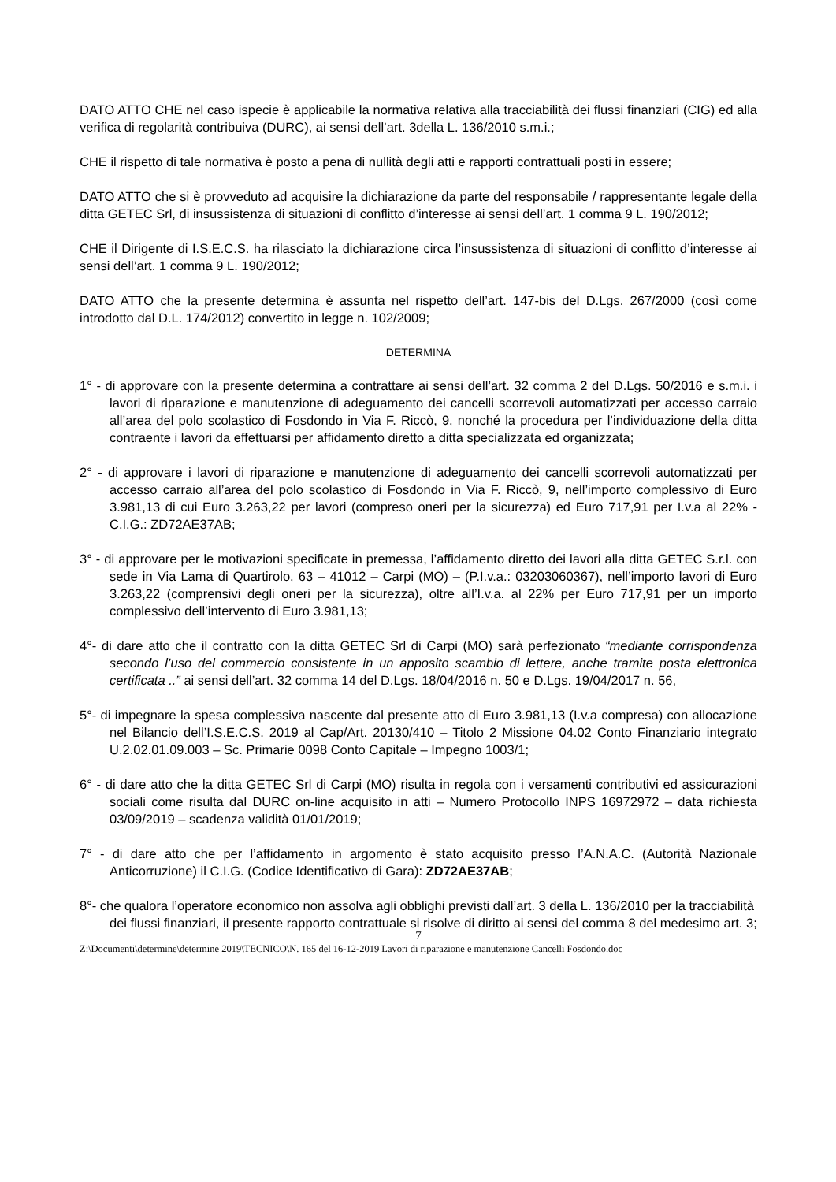DATO ATTO CHE nel caso ispecie è applicabile la normativa relativa alla tracciabilità dei flussi finanziari (CIG) ed alla verifica di regolarità contribuiva (DURC), ai sensi dell’art. 3della L. 136/2010 s.m.i.;
CHE il rispetto di tale normativa è posto a pena di nullità degli atti e rapporti contrattuali posti in essere;
DATO ATTO che si è provveduto ad acquisire la dichiarazione da parte del responsabile / rappresentante legale della ditta GETEC Srl, di insussistenza di situazioni di conflitto d’interesse ai sensi dell’art. 1 comma 9 L. 190/2012;
CHE il Dirigente di I.S.E.C.S. ha rilasciato la dichiarazione circa l’insussistenza di situazioni di conflitto d’interesse ai sensi dell’art. 1 comma 9 L. 190/2012;
DATO ATTO che la presente determina è assunta nel rispetto dell’art. 147-bis del D.Lgs. 267/2000 (così come introdotto dal D.L. 174/2012) convertito in legge n. 102/2009;
DETERMINA
1° - di approvare con la presente determina a contrattare ai sensi dell’art. 32 comma 2 del D.Lgs. 50/2016 e s.m.i. i lavori di riparazione e manutenzione di adeguamento dei cancelli scorrevoli automatizzati per accesso carraio all’area del polo scolastico di Fosdondo in Via F. Riccò, 9, nonché la procedura per l’individuazione della ditta contraente i lavori da effettuarsi per affidamento diretto a ditta specializzata ed organizzata;
2° - di approvare i lavori di riparazione e manutenzione di adeguamento dei cancelli scorrevoli automatizzati per accesso carraio all’area del polo scolastico di Fosdondo in Via F. Riccò, 9, nell’importo complessivo di Euro 3.981,13 di cui Euro 3.263,22 per lavori (compreso oneri per la sicurezza) ed Euro 717,91 per I.v.a al 22% - C.I.G.: ZD72AE37AB;
3° - di approvare per le motivazioni specificate in premessa, l’affidamento diretto dei lavori alla ditta GETEC S.r.l. con sede in Via Lama di Quartirolo, 63 – 41012 – Carpi (MO) – (P.I.v.a.: 03203060367), nell’importo lavori di Euro 3.263,22 (comprensivi degli oneri per la sicurezza), oltre all’I.v.a. al 22% per Euro 717,91 per un importo complessivo dell’intervento di Euro 3.981,13;
4°- di dare atto che il contratto con la ditta GETEC Srl di Carpi (MO) sarà perfezionato “mediante corrispondenza secondo l’uso del commercio consistente in un apposito scambio di lettere, anche tramite posta elettronica certificata ..” ai sensi dell’art. 32 comma 14 del D.Lgs. 18/04/2016 n. 50 e D.Lgs. 19/04/2017 n. 56,
5°- di impegnare la spesa complessiva nascente dal presente atto di Euro 3.981,13 (I.v.a compresa) con allocazione nel Bilancio dell’I.S.E.C.S. 2019 al Cap/Art. 20130/410 – Titolo 2 Missione 04.02 Conto Finanziario integrato U.2.02.01.09.003 – Sc. Primarie 0098 Conto Capitale – Impegno 1003/1;
6° - di dare atto che la ditta GETEC Srl di Carpi (MO) risulta in regola con i versamenti contributivi ed assicurazioni sociali come risulta dal DURC on-line acquisito in atti – Numero Protocollo INPS 16972972 – data richiesta 03/09/2019 – scadenza validità 01/01/2019;
7° - di dare atto che per l’affidamento in argomento è stato acquisito presso l’A.N.A.C. (Autorità Nazionale Anticorruzione) il C.I.G. (Codice Identificativo di Gara): ZD72AE37AB;
8°- che qualora l’operatore economico non assolva agli obblighi previsti dall’art. 3 della L. 136/2010 per la tracciabilità dei flussi finanziari, il presente rapporto contrattuale si risolve di diritto ai sensi del comma 8 del medesimo art. 3;
7
Z:\Documenti\determine\determine 2019\TECNICO\N. 165 del 16-12-2019 Lavori di riparazione e manutenzione Cancelli Fosdondo.doc